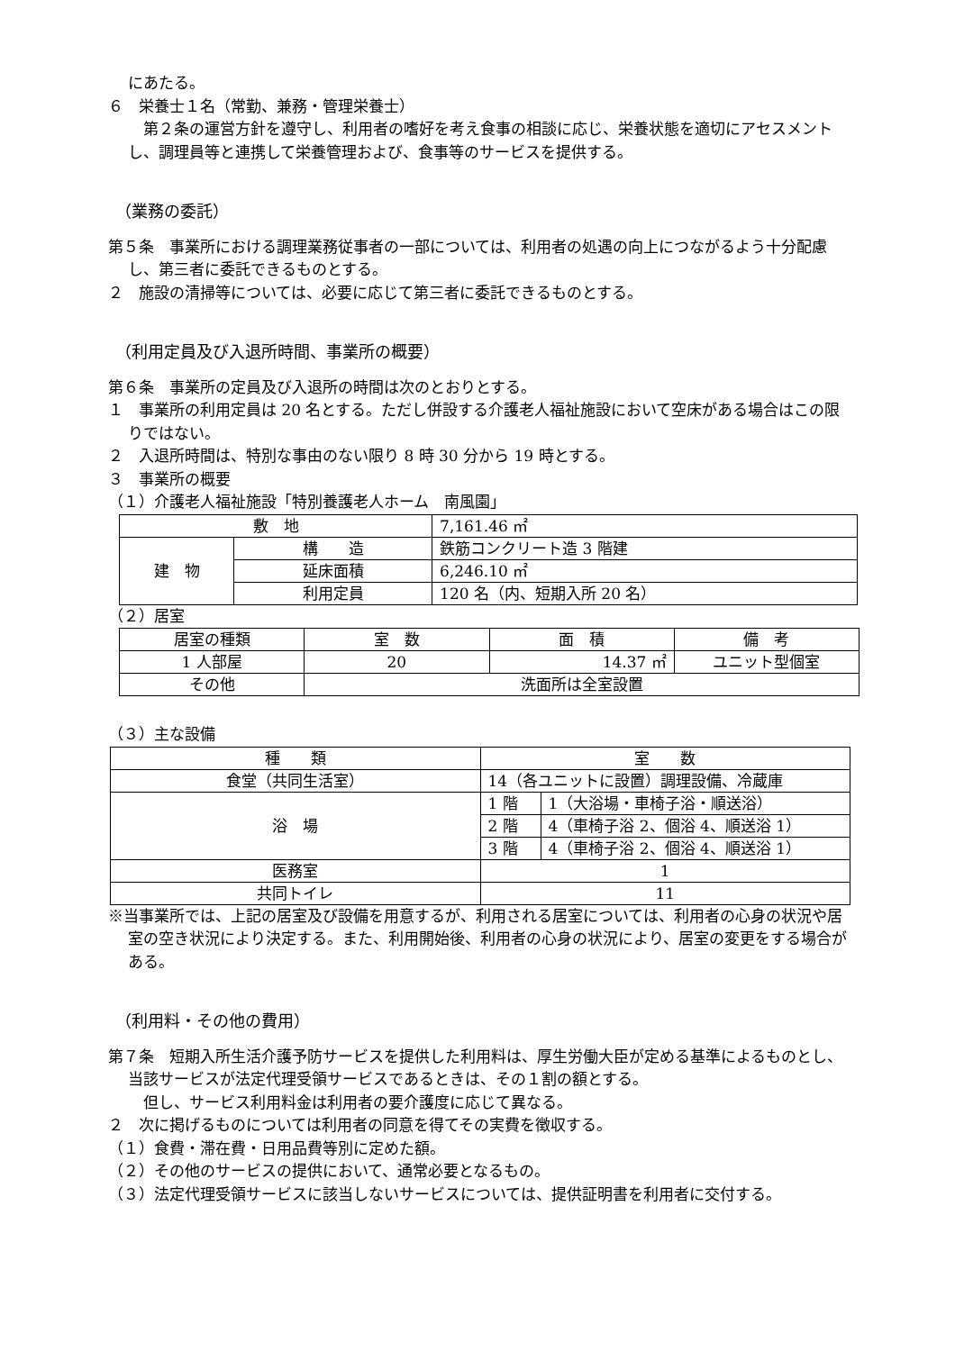にあたる。
６　栄養士１名（常勤、兼務・管理栄養士）
　第２条の運営方針を遵守し、利用者の嗜好を考え食事の相談に応じ、栄養状態を適切にアセスメントし、調理員等と連携して栄養管理および、食事等のサービスを提供する。
（業務の委託）
第５条　事業所における調理業務従事者の一部については、利用者の処遇の向上につながるよう十分配慮し、第三者に委託できるものとする。
２　施設の清掃等については、必要に応じて第三者に委託できるものとする。
（利用定員及び入退所時間、事業所の概要）
第６条　事業所の定員及び入退所の時間は次のとおりとする。
１　事業所の利用定員は 20 名とする。ただし併設する介護老人福祉施設において空床がある場合はこの限りではない。
２　入退所時間は、特別な事由のない限り 8 時 30 分から 19 時とする。
３　事業所の概要
（１）介護老人福祉施設「特別養護老人ホーム　南風園」
| 敷 地 | | 7,161.46 ㎡ |
| 建 物 | 構 造 | 鉄筋コンクリート造 3 階建 |
| | 延床面積 | 6,246.10 ㎡ |
| | 利用定員 | 120 名（内、短期入所 20 名） |
（２）居室
| 居室の種類 | 室 数 | 面 積 | 備 考 |
| 1 人部屋 | 20 | 14.37 ㎡ | ユニット型個室 |
| その他 | 洗面所は全室設置 | | |
（３）主な設備
| 種 類 | 室 数 | |
| 食堂（共同生活室） | 14（各ユニットに設置）調理設備、冷蔵庫 | |
| 浴 場 | 1 階 | 1（大浴場・車椅子浴・順送浴） |
| | 2 階 | 4（車椅子浴 2、個浴 4、順送浴 1） |
| | 3 階 | 4（車椅子浴 2、個浴 4、順送浴 1） |
| 医務室 | 1 | |
| 共同トイレ | 11 | |
※当事業所では、上記の居室及び設備を用意するが、利用される居室については、利用者の心身の状況や居室の空き状況により決定する。また、利用開始後、利用者の心身の状況により、居室の変更をする場合がある。
（利用料・その他の費用）
第７条　短期入所生活介護予防サービスを提供した利用料は、厚生労働大臣が定める基準によるものとし、当該サービスが法定代理受領サービスであるときは、その１割の額とする。
　但し、サービス利用料金は利用者の要介護度に応じて異なる。
２　次に掲げるものについては利用者の同意を得てその実費を徴収する。
（１）食費・滞在費・日用品費等別に定めた額。
（２）その他のサービスの提供において、通常必要となるもの。
（３）法定代理受領サービスに該当しないサービスについては、提供証明書を利用者に交付する。